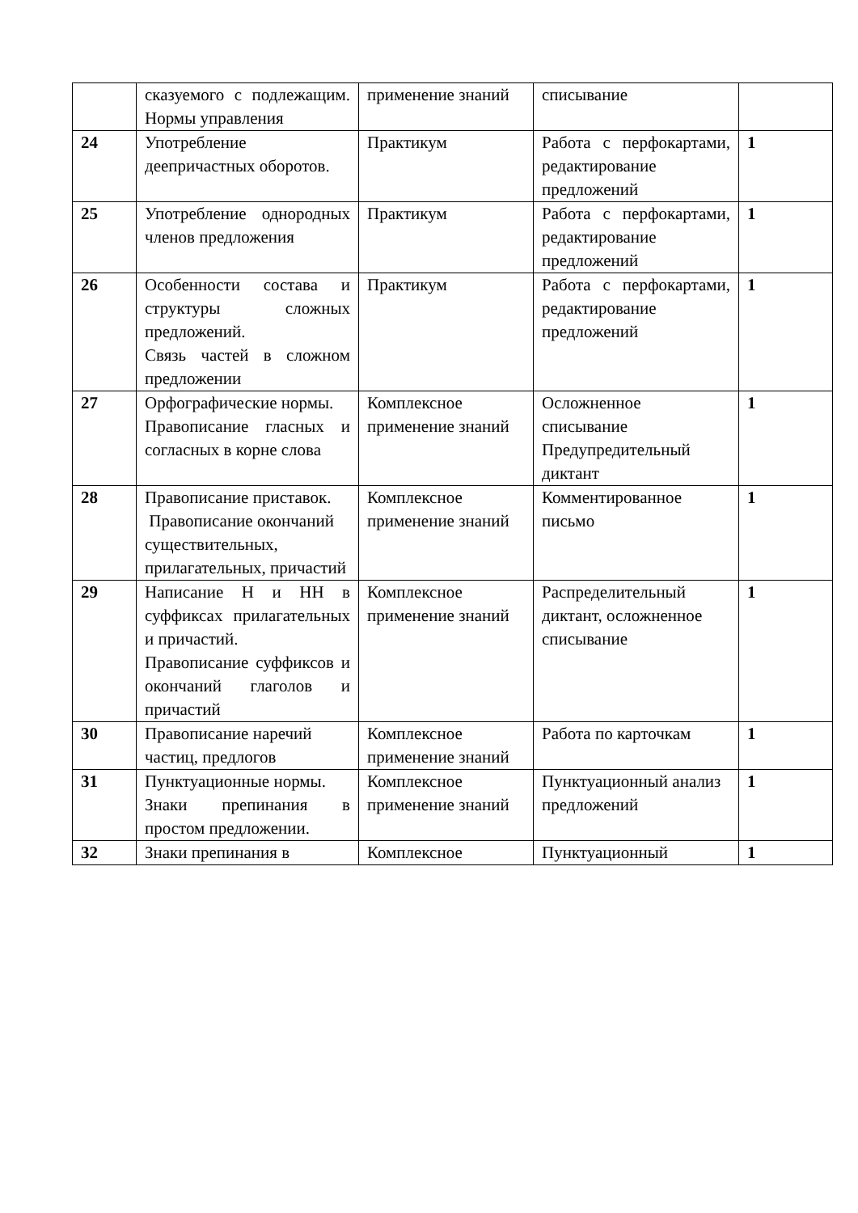| | сказуемого с подлежащим. Нормы управления | применение знаний | списывание | |
| 24 | Употребление деепричастных оборотов. | Практикум | Работа с перфокартами, редактирование предложений | 1 |
| 25 | Употребление однородных членов предложения | Практикум | Работа с перфокартами, редактирование предложений | 1 |
| 26 | Особенности состава и структуры сложных предложений. Связь частей в сложном предложении | Практикум | Работа с перфокартами, редактирование предложений | 1 |
| 27 | Орфографические нормы. Правописание гласных и согласных в корне слова | Комплексное применение знаний | Осложненное списывание Предупредительный диктант | 1 |
| 28 | Правописание приставок. Правописание окончаний существительных, прилагательных, причастий | Комплексное применение знаний | Комментированное письмо | 1 |
| 29 | Написание Н и НН в суффиксах прилагательных и причастий. Правописание суффиксов и окончаний глаголов и причастий | Комплексное применение знаний | Распределительный диктант, осложненное списывание | 1 |
| 30 | Правописание наречий частиц, предлогов | Комплексное применение знаний | Работа по карточкам | 1 |
| 31 | Пунктуационные нормы. Знаки препинания в простом предложении. | Комплексное применение знаний | Пунктуационный анализ предложений | 1 |
| 32 | Знаки препинания в | Комплексное | Пунктуационный | 1 |